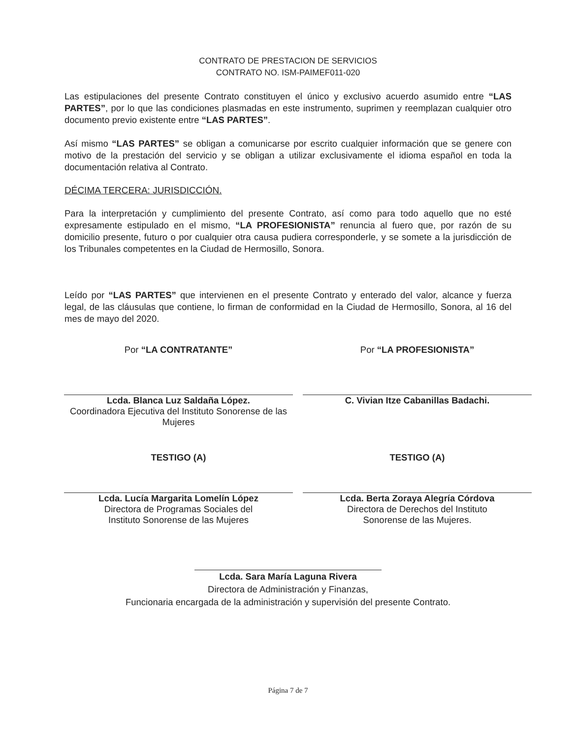CONTRATO DE PRESTACION DE SERVICIOS
CONTRATO NO. ISM-PAIMEF011-020
Las estipulaciones del presente Contrato constituyen el único y exclusivo acuerdo asumido entre “LAS PARTES”, por lo que las condiciones plasmadas en este instrumento, suprimen y reemplazan cualquier otro documento previo existente entre “LAS PARTES”.
Así mismo “LAS PARTES” se obligan a comunicarse por escrito cualquier información que se genere con motivo de la prestación del servicio y se obligan a utilizar exclusivamente el idioma español en toda la documentación relativa al Contrato.
DÉCIMA TERCERA: JURISDICCIÓN.
Para la interpretación y cumplimiento del presente Contrato, así como para todo aquello que no esté expresamente estipulado en el mismo, “LA PROFESIONISTA” renuncia al fuero que, por razón de su domicilio presente, futuro o por cualquier otra causa pudiera corresponderle, y se somete a la jurisdicción de los Tribunales competentes en la Ciudad de Hermosillo, Sonora.
Leído por “LAS PARTES” que intervienen en el presente Contrato y enterado del valor, alcance y fuerza legal, de las cláusulas que contiene, lo firman de conformidad en la Ciudad de Hermosillo, Sonora, al 16 del mes de mayo del 2020.
Por “LA CONTRATANTE”
Lcda. Blanca Luz Saldaña López.
Coordinadora Ejecutiva del Instituto Sonorense de las Mujeres
Por “LA PROFESIONISTA”
C. Vivian Itze Cabanillas Badachi.
TESTIGO (A)
Lcda. Lucía Margarita Lomelín López
Directora de Programas Sociales del
Instituto Sonorense de las Mujeres
TESTIGO (A)
Lcda. Berta Zoraya Alegría Córdova
Directora de Derechos del Instituto
Sonorense de las Mujeres.
Lcda. Sara María Laguna Rivera
Directora de Administración y Finanzas,
Funcionaria encargada de la administración y supervisión del presente Contrato.
Página 7 de 7